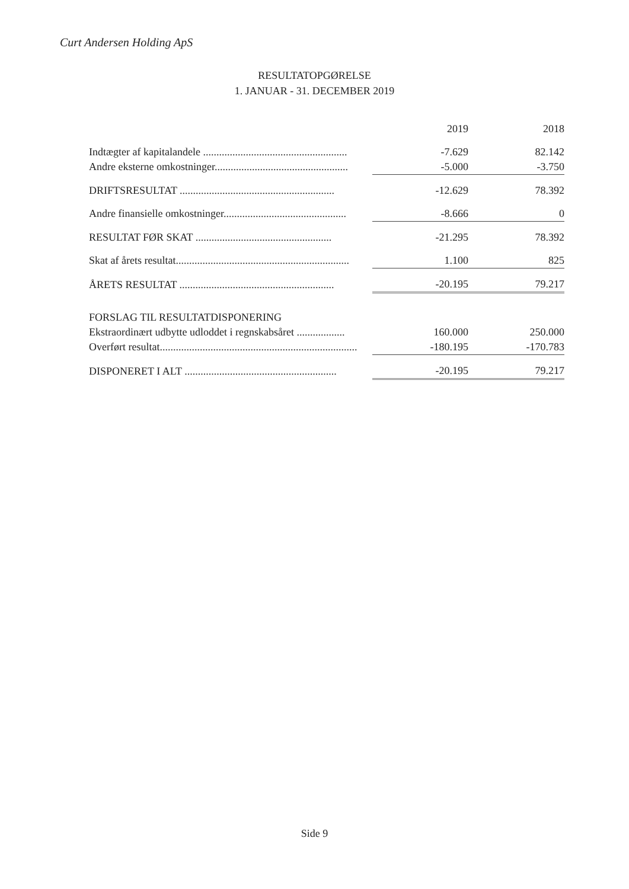Curt Andersen Holding ApS
RESULTATOPGØRELSE
1. JANUAR - 31. DECEMBER 2019
| | 2019 | 2018 |
| Indtægter af kapitalandele ...................................................... | -7.629 | 82.142 |
| Andre eksterne omkostninger.................................................. | -5.000 | -3.750 |
| DRIFTSRESULTAT .......................................................... | -12.629 | 78.392 |
| Andre finansielle omkostninger.............................................. | -8.666 | 0 |
| RESULTAT FØR SKAT ................................................... | -21.295 | 78.392 |
| Skat af årets resultat................................................................. | 1.100 | 825 |
| ÅRETS RESULTAT .......................................................... | -20.195 | 79.217 |
| FORSLAG TIL RESULTATDISPONERING | | |
| Ekstraordinært udbytte udloddet i regnskabsåret .................. | 160.000 | 250.000 |
| Overført resultat.......................................................................... | -180.195 | -170.783 |
| DISPONERET I ALT ......................................................... | -20.195 | 79.217 |
Side 9